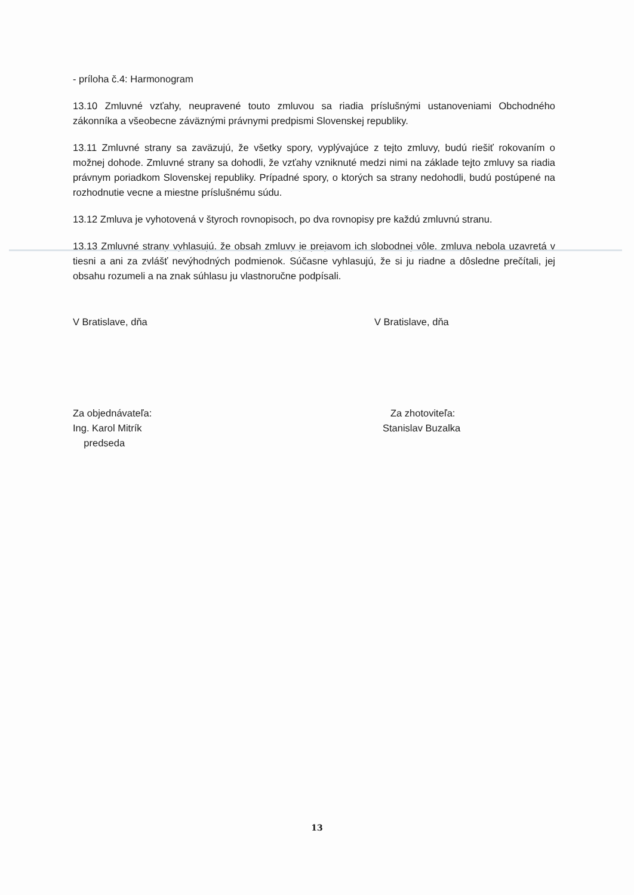- príloha č.4: Harmonogram
13.10 Zmluvné vzťahy, neupravené touto zmluvou sa riadia príslušnými ustanoveniami Obchodného zákonníka a všeobecne záväznými právnymi predpismi Slovenskej republiky.
13.11 Zmluvné strany sa zaväzujú, že všetky spory, vyplývajúce z tejto zmluvy, budú riešiť rokovaním o možnej dohode. Zmluvné strany sa dohodli, že vzťahy vzniknuté medzi nimi na základe tejto zmluvy sa riadia právnym poriadkom Slovenskej republiky. Prípadné spory, o ktorých sa strany nedohodli, budú postúpené na rozhodnutie vecne a miestne príslušnému súdu.
13.12 Zmluva je vyhotovená v štyroch rovnopisoch, po dva rovnopisy pre každú zmluvnú stranu.
13.13 Zmluvné strany vyhlasujú, že obsah zmluvy je prejavom ich slobodnej vôle, zmluva nebola uzavretá v tiesni a ani za zvlášť nevýhodných podmienok. Súčasne vyhlasujú, že si ju riadne a dôsledne prečítali, jej obsahu rozumeli a na znak súhlasu ju vlastnoručne podpísali.
V Bratislave, dňa V Bratislave, dňa
Za objednávateľa:
Ing. Karol Mitrík
predseda
Za zhotoviteľa:
Stanislav Buzalka
13